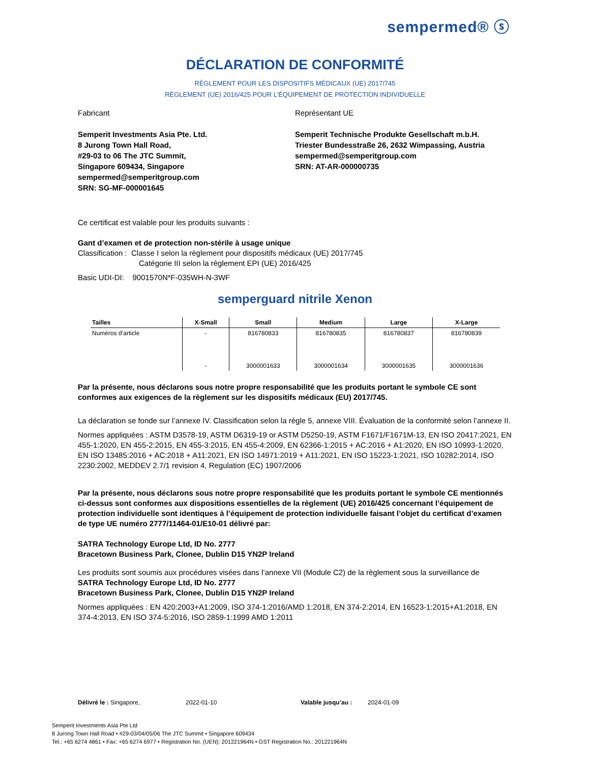sempermed® ⓢ
DÉCLARATION DE CONFORMITÉ
RÈGLEMENT POUR LES DISPOSITIFS MÉDICAUX (UE) 2017/745
RÈGLEMENT (UE) 2016/425 POUR L’ÉQUIPEMENT DE PROTECTION INDIVIDUELLE
Fabricant
Semperit Investments Asia Pte. Ltd.
8 Jurong Town Hall Road,
#29-03 to 06 The JTC Summit,
Singapore 609434, Singapore
sempermed@semperitgroup.com
SRN: SG-MF-000001645
Représentant UE
Semperit Technische Produkte Gesellschaft m.b.H.
Triester Bundesstraße 26, 2632 Wimpassing, Austria
sempermed@semperitgroup.com
SRN: AT-AR-000000735
Ce certificat est valable pour les produits suivants :
Gant d’examen et de protection non-stérile à usage unique
Classification : Classe I selon la règlement pour dispositifs médicaux (UE) 2017/745
Catégorie III selon la règlement EPI (UE) 2016/425
Basic UDI-DI: 9001570N*F-035WH-N-3WF
semperguard nitrile Xenon
| Tailles | X-Small | Small | Medium | Large | X-Large |
| --- | --- | --- | --- | --- | --- |
| Numéros d’article | - | 816780833 | 816780835 | 816780837 | 816780839 |
| | - | 3000001633 | 3000001634 | 3000001635 | 3000001636 |
Par la présente, nous déclarons sous notre propre responsabilité que les produits portant le symbole CE sont conformes aux exigences de la règlement sur les dispositifs médicaux (EU) 2017/745.
La déclaration se fonde sur l’annexe IV. Classification selon la règle 5, annexe VIII. Évaluation de la conformité selon l’annexe II.
Normes appliquées : ASTM D3578-19, ASTM D6319-19 or ASTM D5250-19, ASTM F1671/F1671M-13, EN ISO 20417:2021, EN 455-1:2020, EN 455-2:2015, EN 455-3:2015, EN 455-4:2009, EN 62366-1:2015 + AC:2016 + A1:2020, EN ISO 10993-1:2020, EN ISO 13485:2016 + AC:2018 + A11:2021, EN ISO 14971:2019 + A11:2021, EN ISO 15223-1:2021, ISO 10282:2014, ISO 2230:2002, MEDDEV 2.7/1 revision 4, Regulation (EC) 1907/2006
Par la présente, nous déclarons sous notre propre responsabilité que les produits portant le symbole CE mentionnés ci-dessus sont conformes aux dispositions essentielles de la règlement (UE) 2016/425 concernant l’équipement de protection individuelle sont identiques à l’équipement de protection individuelle faisant l’objet du certificat d’examen de type UE numéro 2777/11464-01/E10-01 délivré par:
SATRA Technology Europe Ltd, ID No. 2777
Bracetown Business Park, Clonee, Dublin D15 YN2P Ireland
Les produits sont soumis aux procédures visées dans l’annexe VII (Module C2) de la règlement sous la surveillance de
SATRA Technology Europe Ltd, ID No. 2777
Bracetown Business Park, Clonee, Dublin D15 YN2P Ireland
Normes appliquées : EN 420:2003+A1:2009, ISO 374-1:2016/AMD 1:2018, EN 374-2:2014, EN 16523-1:2015+A1:2018, EN 374-4:2013, EN ISO 374-5:2016, ISO 2859-1:1999 AMD 1:2011
Délivré le : Singapore, 2022-01-10 Valable jusqu’au : 2024-01-09
Semperit Investments Asia Pte Ltd
8 Jurong Town Hall Road • #29-03/04/05/06 The JTC Summit • Singapore 609434
Tel.: +65 6274 4861 • Fax: +65 6274 6977 • Registration No. (UEN): 201221964N • GST Registration No.: 201221964N